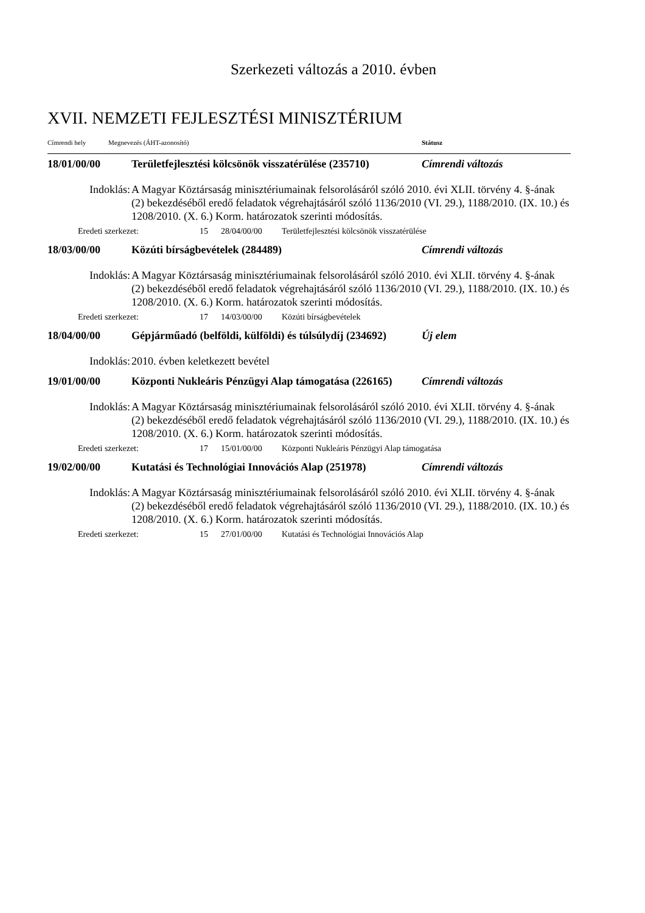Szerkezeti változás a 2010. évben
XVII. NEMZETI FEJLESZTÉSI MINISZTÉRIUM
Címrendi hely Megnevezés (ÁHT-azonosító) Státusz
18/01/00/00 Területfejlesztési kölcsönök visszatérülése (235710) Címrendi változás
Indoklás: A Magyar Köztársaság minisztériumainak felsorolásáról szóló 2010. évi XLII. törvény 4. §-ának (2) bekezdéséből eredő feladatok végrehajtásáról szóló 1136/2010 (VI. 29.), 1188/2010. (IX. 10.) és 1208/2010. (X. 6.) Korm. határozatok szerinti módosítás.
Eredeti szerkezet: 15 28/04/00/00 Területfejlesztési kölcsönök visszatérülése
18/03/00/00 Közúti bírságbevételek (284489) Címrendi változás
Indoklás: A Magyar Köztársaság minisztériumainak felsorolásáról szóló 2010. évi XLII. törvény 4. §-ának (2) bekezdéséből eredő feladatok végrehajtásáról szóló 1136/2010 (VI. 29.), 1188/2010. (IX. 10.) és 1208/2010. (X. 6.) Korm. határozatok szerinti módosítás.
Eredeti szerkezet: 17 14/03/00/00 Közúti bírságbevételek
18/04/00/00 Gépjárműadó (belföldi, külföldi) és túlsúlydíj (234692) Új elem
Indoklás: 2010. évben keletkezett bevétel
19/01/00/00 Központi Nukleáris Pénzügyi Alap támogatása (226165) Címrendi változás
Indoklás: A Magyar Köztársaság minisztériumainak felsorolásáról szóló 2010. évi XLII. törvény 4. §-ának (2) bekezdéséből eredő feladatok végrehajtásáról szóló 1136/2010 (VI. 29.), 1188/2010. (IX. 10.) és 1208/2010. (X. 6.) Korm. határozatok szerinti módosítás.
Eredeti szerkezet: 17 15/01/00/00 Központi Nukleáris Pénzügyi Alap támogatása
19/02/00/00 Kutatási és Technológiai Innovációs Alap (251978) Címrendi változás
Indoklás: A Magyar Köztársaság minisztériumainak felsorolásáról szóló 2010. évi XLII. törvény 4. §-ának (2) bekezdéséből eredő feladatok végrehajtásáról szóló 1136/2010 (VI. 29.), 1188/2010. (IX. 10.) és 1208/2010. (X. 6.) Korm. határozatok szerinti módosítás.
Eredeti szerkezet: 15 27/01/00/00 Kutatási és Technológiai Innovációs Alap